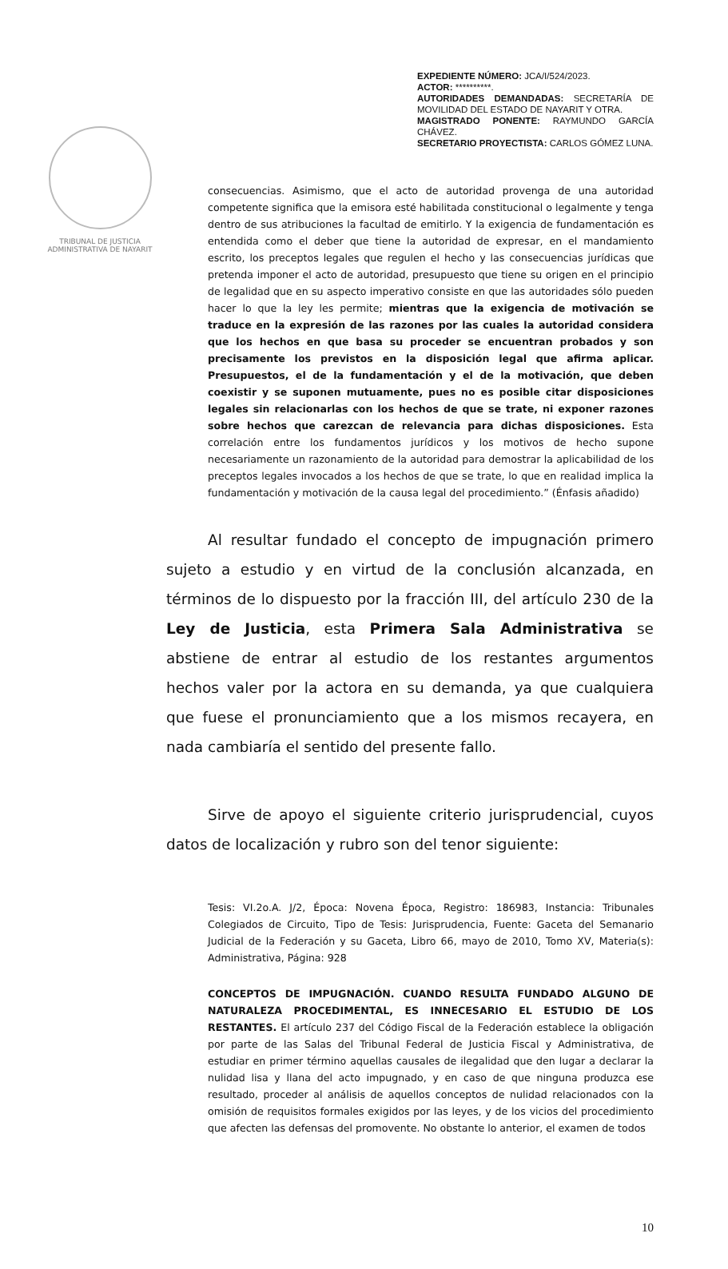TRIBUNAL DE JUSTICIA
ADMINISTRATIVA DE NAYARIT
EXPEDIENTE NÚMERO: JCA/I/524/2023.
ACTOR: **********.
AUTORIDADES DEMANDADAS: SECRETARÍA DE MOVILIDAD DEL ESTADO DE NAYARIT Y OTRA.
MAGISTRADO PONENTE: RAYMUNDO GARCÍA CHÁVEZ.
SECRETARIO PROYECTISTA: CARLOS GÓMEZ LUNA.
consecuencias. Asimismo, que el acto de autoridad provenga de una autoridad competente significa que la emisora esté habilitada constitucional o legalmente y tenga dentro de sus atribuciones la facultad de emitirlo. Y la exigencia de fundamentación es entendida como el deber que tiene la autoridad de expresar, en el mandamiento escrito, los preceptos legales que regulen el hecho y las consecuencias jurídicas que pretenda imponer el acto de autoridad, presupuesto que tiene su origen en el principio de legalidad que en su aspecto imperativo consiste en que las autoridades sólo pueden hacer lo que la ley les permite; mientras que la exigencia de motivación se traduce en la expresión de las razones por las cuales la autoridad considera que los hechos en que basa su proceder se encuentran probados y son precisamente los previstos en la disposición legal que afirma aplicar. Presupuestos, el de la fundamentación y el de la motivación, que deben coexistir y se suponen mutuamente, pues no es posible citar disposiciones legales sin relacionarlas con los hechos de que se trate, ni exponer razones sobre hechos que carezcan de relevancia para dichas disposiciones. Esta correlación entre los fundamentos jurídicos y los motivos de hecho supone necesariamente un razonamiento de la autoridad para demostrar la aplicabilidad de los preceptos legales invocados a los hechos de que se trate, lo que en realidad implica la fundamentación y motivación de la causa legal del procedimiento.” (Énfasis añadido)
Al resultar fundado el concepto de impugnación primero sujeto a estudio y en virtud de la conclusión alcanzada, en términos de lo dispuesto por la fracción III, del artículo 230 de la Ley de Justicia, esta Primera Sala Administrativa se abstiene de entrar al estudio de los restantes argumentos hechos valer por la actora en su demanda, ya que cualquiera que fuese el pronunciamiento que a los mismos recayera, en nada cambiaría el sentido del presente fallo.
Sirve de apoyo el siguiente criterio jurisprudencial, cuyos datos de localización y rubro son del tenor siguiente:
Tesis: VI.2o.A. J/2, Época: Novena Época, Registro: 186983, Instancia: Tribunales Colegiados de Circuito, Tipo de Tesis: Jurisprudencia, Fuente: Gaceta del Semanario Judicial de la Federación y su Gaceta, Libro 66, mayo de 2010, Tomo XV, Materia(s): Administrativa, Página: 928
CONCEPTOS DE IMPUGNACIÓN. CUANDO RESULTA FUNDADO ALGUNO DE NATURALEZA PROCEDIMENTAL, ES INNECESARIO EL ESTUDIO DE LOS RESTANTES. El artículo 237 del Código Fiscal de la Federación establece la obligación por parte de las Salas del Tribunal Federal de Justicia Fiscal y Administrativa, de estudiar en primer término aquellas causales de ilegalidad que den lugar a declarar la nulidad lisa y llana del acto impugnado, y en caso de que ninguna produzca ese resultado, proceder al análisis de aquellos conceptos de nulidad relacionados con la omisión de requisitos formales exigidos por las leyes, y de los vicios del procedimiento que afecten las defensas del promovente. No obstante lo anterior, el examen de todos
10